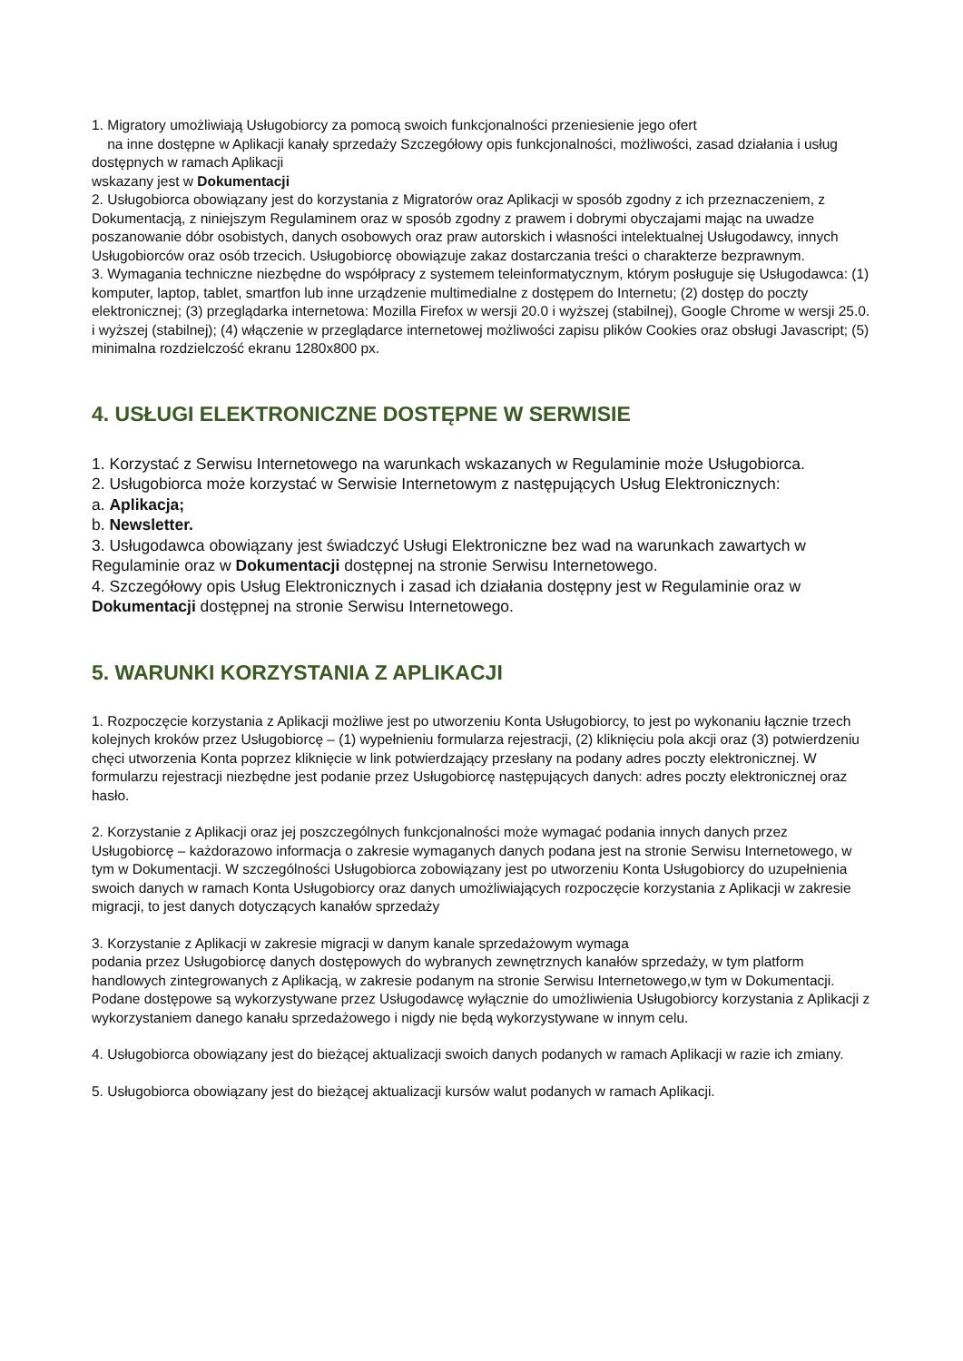1. Migratory umożliwiają Usługobiorcy za pomocą swoich funkcjonalności przeniesienie jego ofert
na inne dostępne w Aplikacji kanały sprzedaży Szczegółowy opis funkcjonalności, możliwości, zasad działania i usług dostępnych w ramach Aplikacji
wskazany jest w Dokumentacji
2. Usługobiorca obowiązany jest do korzystania z Migratorów oraz Aplikacji w sposób zgodny z ich przeznaczeniem, z Dokumentacją, z niniejszym Regulaminem oraz w sposób zgodny z prawem i dobrymi obyczajami mając na uwadze poszanowanie dóbr osobistych, danych osobowych oraz praw autorskich i własności intelektualnej Usługodawcy, innych Usługobiorców oraz osób trzecich. Usługobiorcę obowiązuje zakaz dostarczania treści o charakterze bezprawnym.
3. Wymagania techniczne niezbędne do współpracy z systemem teleinformatycznym, którym posługuje się Usługodawca: (1) komputer, laptop, tablet, smartfon lub inne urządzenie multimedialne z dostępem do Internetu; (2) dostęp do poczty elektronicznej; (3) przeglądarka internetowa: Mozilla Firefox w wersji 20.0 i wyższej (stabilnej), Google Chrome w wersji 25.0. i wyższej (stabilnej); (4) włączenie w przeglądarce internetowej możliwości zapisu plików Cookies oraz obsługi Javascript; (5) minimalna rozdzielczość ekranu 1280x800 px.
4. USŁUGI ELEKTRONICZNE DOSTĘPNE W SERWISIE
1. Korzystać z Serwisu Internetowego na warunkach wskazanych w Regulaminie może Usługobiorca.
2. Usługobiorca może korzystać w Serwisie Internetowym z następujących Usług Elektronicznych:
a. Aplikacja;
b. Newsletter.
3. Usługodawca obowiązany jest świadczyć Usługi Elektroniczne bez wad na warunkach zawartych w Regulaminie oraz w Dokumentacji dostępnej na stronie Serwisu Internetowego.
4. Szczegółowy opis Usług Elektronicznych i zasad ich działania dostępny jest w Regulaminie oraz w Dokumentacji dostępnej na stronie Serwisu Internetowego.
5. WARUNKI KORZYSTANIA Z APLIKACJI
1. Rozpoczęcie korzystania z Aplikacji możliwe jest po utworzeniu Konta Usługobiorcy, to jest po wykonaniu łącznie trzech kolejnych kroków przez Usługobiorcę – (1) wypełnieniu formularza rejestracji, (2) kliknięciu pola akcji oraz (3) potwierdzeniu chęci utworzenia Konta poprzez kliknięcie w link potwierdzający przesłany na podany adres poczty elektronicznej. W formularzu rejestracji niezbędne jest podanie przez Usługobiorcę następujących danych: adres poczty elektronicznej oraz hasło.
2. Korzystanie z Aplikacji oraz jej poszczególnych funkcjonalności może wymagać podania innych danych przez Usługobiorcę – każdorazowo informacja o zakresie wymaganych danych podana jest na stronie Serwisu Internetowego, w tym w Dokumentacji. W szczególności Usługobiorca zobowiązany jest po utworzeniu Konta Usługobiorcy do uzupełnienia swoich danych w ramach Konta Usługobiorcy oraz danych umożliwiających rozpoczęcie korzystania z Aplikacji w zakresie migracji, to jest danych dotyczących kanałów sprzedaży
3. Korzystanie z Aplikacji w zakresie migracji w danym kanale sprzedażowym wymaga
podania przez Usługobiorcę danych dostępowych do wybranych zewnętrznych kanałów sprzedaży, w tym platform handlowych zintegrowanych z Aplikacją, w zakresie podanym na stronie Serwisu Internetowego,w tym w Dokumentacji. Podane dostępowe są wykorzystywane przez Usługodawcę wyłącznie do umożliwienia Usługobiorcy korzystania z Aplikacji z wykorzystaniem danego kanału sprzedażowego i nigdy nie będą wykorzystywane w innym celu.
4. Usługobiorca obowiązany jest do bieżącej aktualizacji swoich danych podanych w ramach Aplikacji w razie ich zmiany.
5. Usługobiorca obowiązany jest do bieżącej aktualizacji kursów walut podanych w ramach Aplikacji.